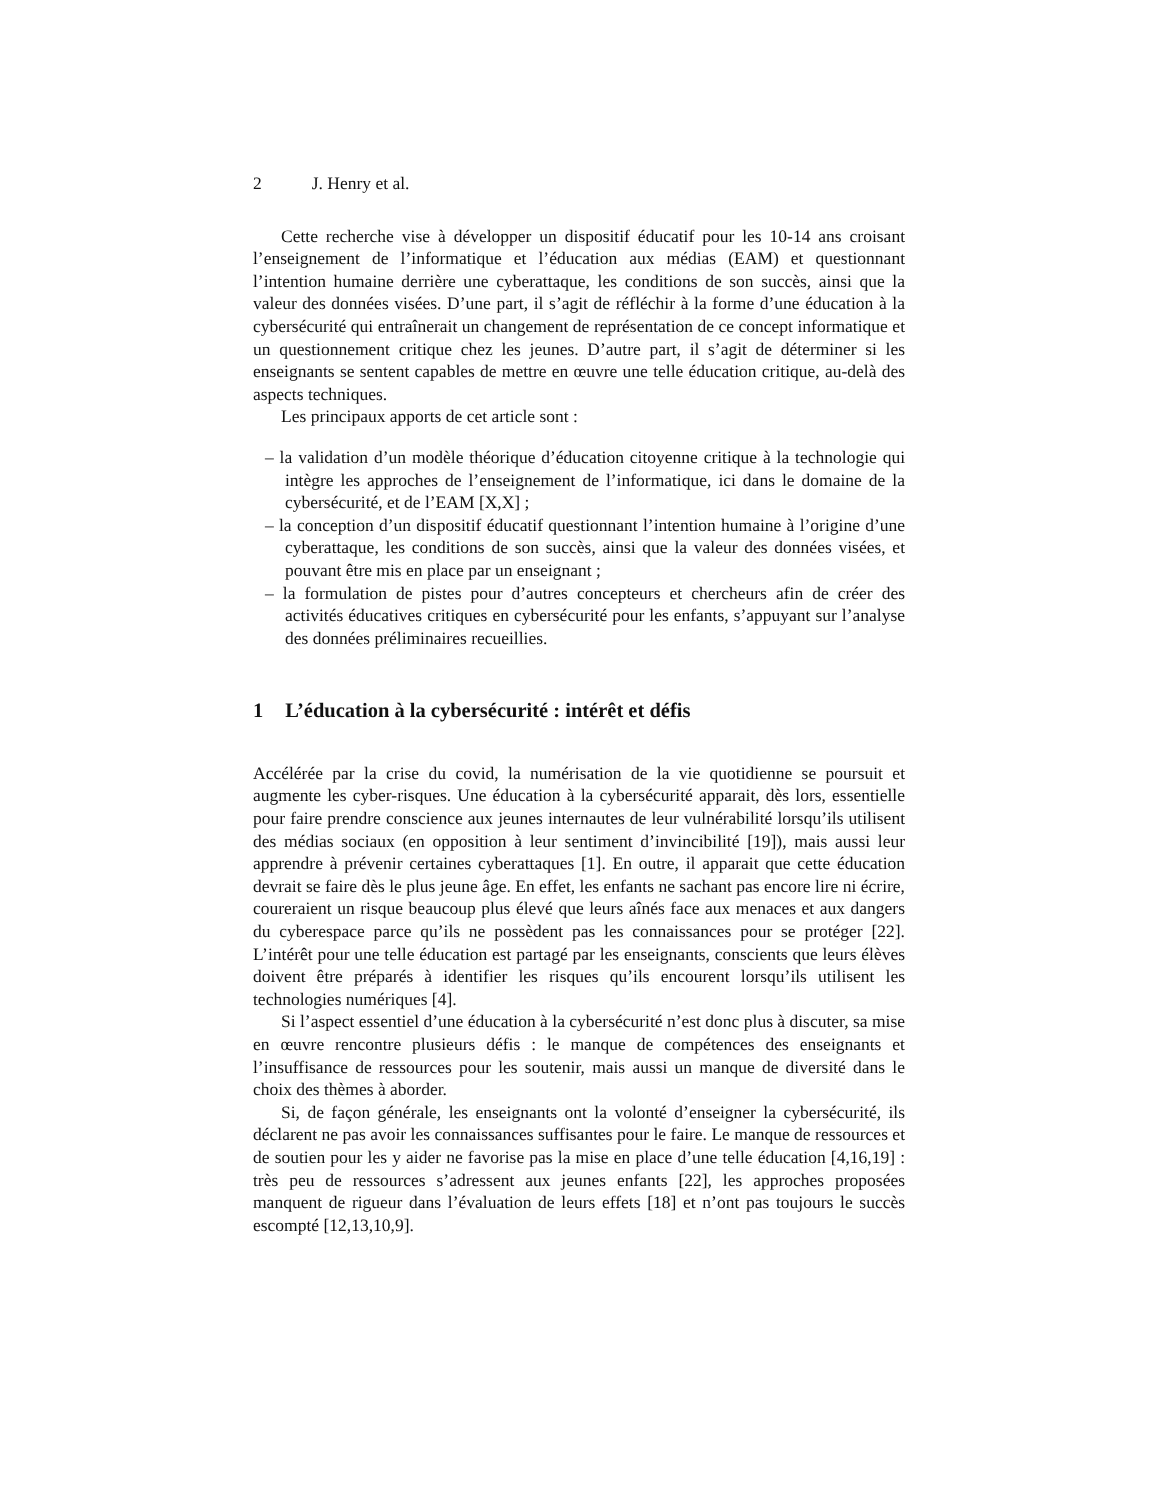2 J. Henry et al.
Cette recherche vise à développer un dispositif éducatif pour les 10-14 ans croisant l’enseignement de l’informatique et l’éducation aux médias (EAM) et questionnant l’intention humaine derrière une cyberattaque, les conditions de son succès, ainsi que la valeur des données visées. D’une part, il s’agit de réfléchir à la forme d’une éducation à la cybersécurité qui entraînerait un changement de représentation de ce concept informatique et un questionnement critique chez les jeunes. D’autre part, il s’agit de déterminer si les enseignants se sentent capables de mettre en œuvre une telle éducation critique, au-delà des aspects techniques.
Les principaux apports de cet article sont :
– la validation d’un modèle théorique d’éducation citoyenne critique à la technologie qui intègre les approches de l’enseignement de l’informatique, ici dans le domaine de la cybersécurité, et de l’EAM [X,X] ;
– la conception d’un dispositif éducatif questionnant l’intention humaine à l’origine d’une cyberattaque, les conditions de son succès, ainsi que la valeur des données visées, et pouvant être mis en place par un enseignant ;
– la formulation de pistes pour d’autres concepteurs et chercheurs afin de créer des activités éducatives critiques en cybersécurité pour les enfants, s’appuyant sur l’analyse des données préliminaires recueillies.
1 L’éducation à la cybersécurité : intérêt et défis
Accélérée par la crise du covid, la numérisation de la vie quotidienne se poursuit et augmente les cyber-risques. Une éducation à la cybersécurité apparait, dès lors, essentielle pour faire prendre conscience aux jeunes internautes de leur vulnérabilité lorsqu’ils utilisent des médias sociaux (en opposition à leur sentiment d’invincibilité [19]), mais aussi leur apprendre à prévenir certaines cyberattaques [1]. En outre, il apparait que cette éducation devrait se faire dès le plus jeune âge. En effet, les enfants ne sachant pas encore lire ni écrire, coureraient un risque beaucoup plus élevé que leurs aînés face aux menaces et aux dangers du cyberespace parce qu’ils ne possèdent pas les connaissances pour se protéger [22]. L’intérêt pour une telle éducation est partagé par les enseignants, conscients que leurs élèves doivent être préparés à identifier les risques qu’ils encourent lorsqu’ils utilisent les technologies numériques [4].
Si l’aspect essentiel d’une éducation à la cybersécurité n’est donc plus à discuter, sa mise en œuvre rencontre plusieurs défis : le manque de compétences des enseignants et l’insuffisance de ressources pour les soutenir, mais aussi un manque de diversité dans le choix des thèmes à aborder.
Si, de façon générale, les enseignants ont la volonté d’enseigner la cybersécurité, ils déclarent ne pas avoir les connaissances suffisantes pour le faire. Le manque de ressources et de soutien pour les y aider ne favorise pas la mise en place d’une telle éducation [4,16,19] : très peu de ressources s’adressent aux jeunes enfants [22], les approches proposées manquent de rigueur dans l’évaluation de leurs effets [18] et n’ont pas toujours le succès escompté [12,13,10,9].